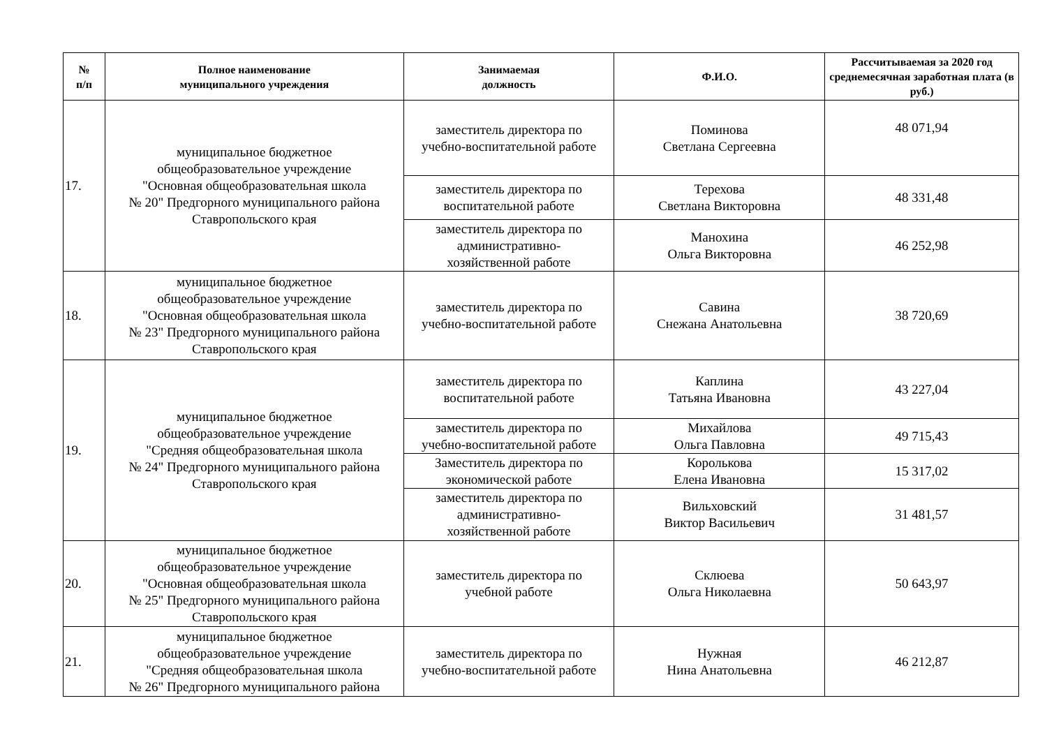| № п/п | Полное наименование муниципального учреждения | Занимаемая должность | Ф.И.О. | Рассчитываемая за 2020 год среднемесячная заработная плата (в руб.) |
| --- | --- | --- | --- | --- |
| 17. | муниципальное бюджетное общеобразовательное учреждение "Основная общеобразовательная школа № 20" Предгорного муниципального района Ставропольского края | заместитель директора по учебно-воспитательной работе | Поминова Светлана Сергеевна | 48 071,94 |
| | | заместитель директора по воспитательной работе | Терехова Светлана Викторовна | 48 331,48 |
| | | заместитель директора по административно- хозяйственной работе | Манохина Ольга Викторовна | 46 252,98 |
| 18. | муниципальное бюджетное общеобразовательное учреждение "Основная общеобразовательная школа № 23" Предгорного муниципального района Ставропольского края | заместитель директора по учебно-воспитательной работе | Савина Снежана Анатольевна | 38 720,69 |
| 19. | муниципальное бюджетное общеобразовательное учреждение "Средняя общеобразовательная школа № 24" Предгорного муниципального района Ставропольского края | заместитель директора по воспитательной работе | Каплина Татьяна Ивановна | 43 227,04 |
| | | заместитель директора по учебно-воспитательной работе | Михайлова Ольга Павловна | 49 715,43 |
| | | Заместитель директора по экономической работе | Королькова Елена Ивановна | 15 317,02 |
| | | заместитель директора по административно- хозяйственной работе | Вильховский Виктор Васильевич | 31 481,57 |
| 20. | муниципальное бюджетное общеобразовательное учреждение "Основная общеобразовательная школа № 25" Предгорного муниципального района Ставропольского края | заместитель директора по учебной работе | Склюева Ольга Николаевна | 50 643,97 |
| 21. | муниципальное бюджетное общеобразовательное учреждение "Средняя общеобразовательная школа № 26" Предгорного муниципального района | заместитель директора по учебно-воспитательной работе | Нужная Нина Анатольевна | 46 212,87 |